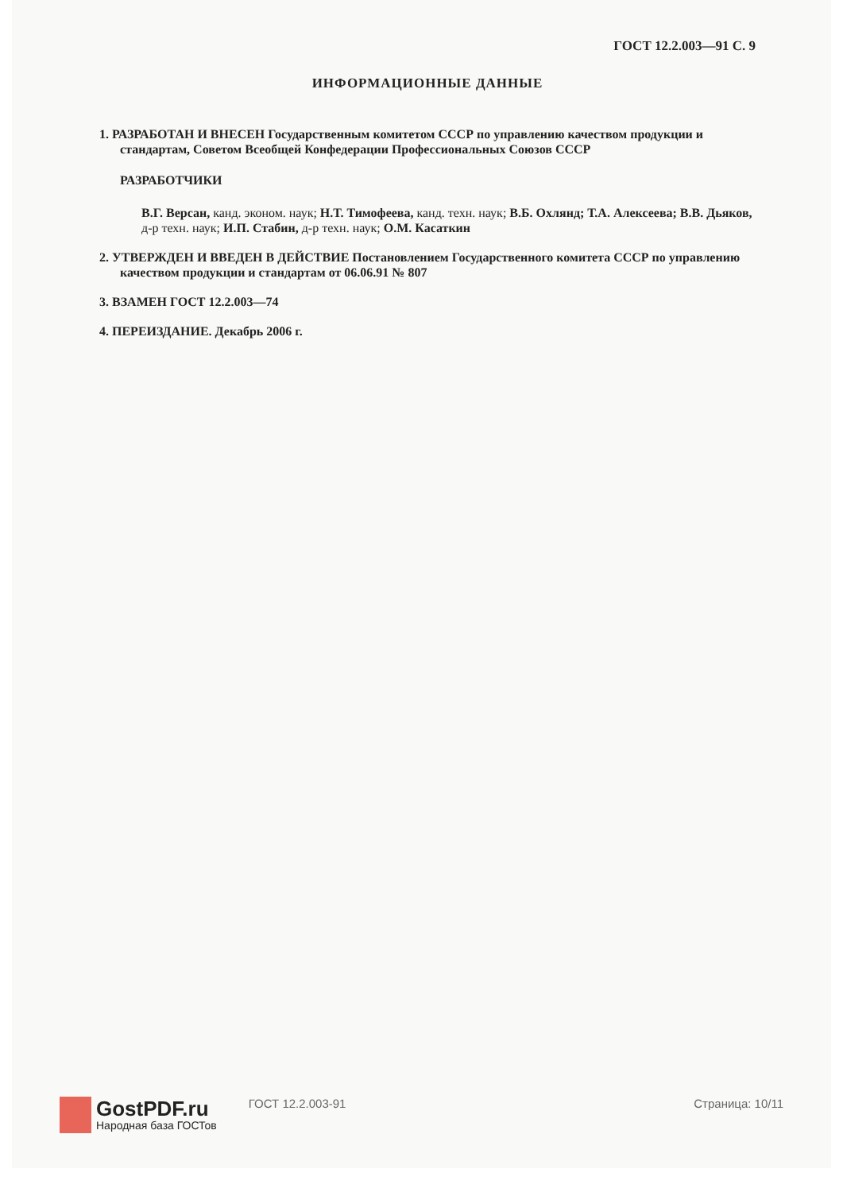ГОСТ 12.2.003—91 С. 9
ИНФОРМАЦИОННЫЕ ДАННЫЕ
1. РАЗРАБОТАН И ВНЕСЕН Государственным комитетом СССР по управлению качеством продукции и стандартам, Советом Всеобщей Конфедерации Профессиональных Союзов СССР
РАЗРАБОТЧИКИ
В.Г. Версан, канд. эконом. наук; Н.Т. Тимофеева, канд. техн. наук; В.Б. Охлянд; Т.А. Алексеева; В.В. Дьяков, д-р техн. наук; И.П. Стабин, д-р техн. наук; О.М. Касаткин
2. УТВЕРЖДЕН И ВВЕДЕН В ДЕЙСТВИЕ Постановлением Государственного комитета СССР по управлению качеством продукции и стандартам от 06.06.91 № 807
3. ВЗАМЕН ГОСТ 12.2.003—74
4. ПЕРЕИЗДАНИЕ. Декабрь 2006 г.
GostPDF.ru
Народная база ГОСТов
ГОСТ 12.2.003-91 Страница: 10/11